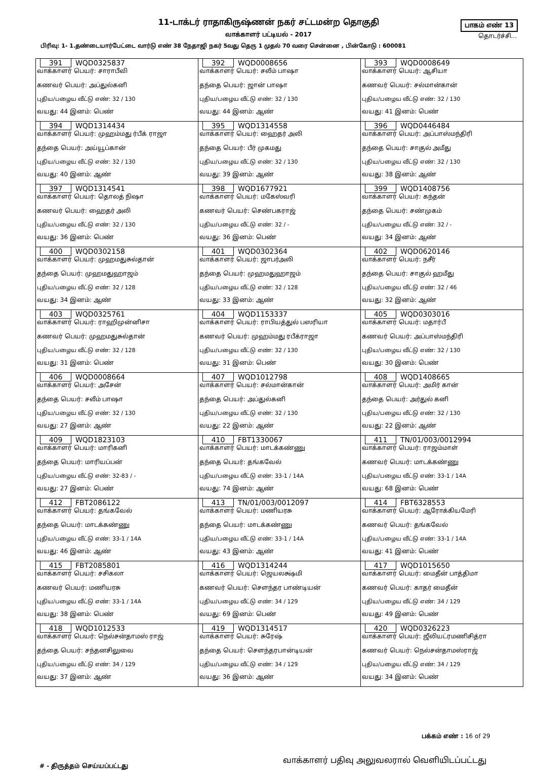11-டாக்டர் ராதாகிருஷ்ணன் நகர் சட்டமன்ற தொகுதி
வாக்காளர் பட்டியல் - 2017
பாகம் எண் 13
தொடர்ச்சி...
பிரிவு: 1- 1.தண்டையார்பேட்டை வார்டு எண் 38 நேதாஜி நகர் 5வது தெரு 1 முதல் 70 வரை சென்னை , பின்கோடு : 600081
| 391 WQD0325837 வாக்காளர் பெயர்: சாராபீவி கணவர் பெயர்: அப்துல்கனி புதிய/பழைய வீட்டு எண்: 32 / 130 வயது: 44 இனம்: பெண் | 392 WQD0008656 வாக்காளர் பெயர்: சலீம் பாஷா தந்தை பெயர்: ஜான் பாஷா புதிய/பழைய வீட்டு எண்: 32 / 130 வயது: 44 இனம்: ஆண் | 393 WQD0008649 வாக்காளர் பெயர்: ஆசியா கணவர் பெயர்: சல்மான்கான் புதிய/பழைய வீட்டு எண்: 32 / 130 வயது: 41 இனம்: பெண் |
| 394 WQD1314434 வாக்காளர் பெயர்: முஹம்மது ர்பீக் ராஜா தந்தை பெயர்: அய்யூப்கான் புதிய/பழைய வீட்டு எண்: 32 / 130 வயது: 40 இனம்: ஆண் | 395 WQD1314558 வாக்காளர் பெயர்: ஹைதர் அலி தந்தை பெயர்: பீர் முகமது புதிய/பழைய வீட்டு எண்: 32 / 130 வயது: 39 இனம்: ஆண் | 396 WQD0446484 வாக்காளர் பெயர்: அப்பாஸ்மந்திரி தந்தை பெயர்: சாகுல் அமீது புதிய/பழைய வீட்டு எண்: 32 / 130 வயது: 38 இனம்: ஆண் |
| 397 WQD1314541 வாக்காளர் பெயர்: தொலத் நிஷா கணவர் பெயர்: ஹைதர் அலி புதிய/பழைய வீட்டு எண்: 32 / 130 வயது: 36 இனம்: பெண் | 398 WQD1677921 வாக்காளர் பெயர்: மகேஸ்வரி கணவர் பெயர்: செண்பகராஜ் புதிய/பழைய வீட்டு எண்: 32 / - வயது: 36 இனம்: பெண் | 399 WQD1408756 வாக்காளர் பெயர்: கந்தன் தந்தை பெயர்: சண்முகம் புதிய/பழைய வீட்டு எண்: 32 / - வயது: 34 இனம்: ஆண் |
| 400 WQD0302158 வாக்காளர் பெயர்: முஹமதுசுல்தான் தந்தை பெயர்: முஹமதுஹாஜம் புதிய/பழைய வீட்டு எண்: 32 / 128 வயது: 34 இனம்: ஆண் | 401 WQD0302364 வாக்காளர் பெயர்: ஜாபர்அலி தந்தை பெயர்: முஹமதுஹாஜம் புதிய/பழைய வீட்டு எண்: 32 / 128 வயது: 33 இனம்: ஆண் | 402 WQD0620146 வாக்காளர் பெயர்: நசீர் தந்தை பெயர்: சாகுல் ஹமீது புதிய/பழைய வீட்டு எண்: 32 / 46 வயது: 32 இனம்: ஆண் |
| 403 WQD0325761 வாக்காளர் பெயர்: ராஹிமுன்னிசா கணவர் பெயர்: முஹமதுசுல்தான் புதிய/பழைய வீட்டு எண்: 32 / 128 வயது: 31 இனம்: பெண் | 404 WQD1153337 வாக்காளர் பெயர்: ராபியத்துல் பஸரியா கணவர் பெயர்: முஹம்மது ரபீக்ராஜா புதிய/பழைய வீட்டு எண்: 32 / 130 வயது: 31 இனம்: பெண் | 405 WQD0303016 வாக்காளர் பெயர்: மதார்பீ கணவர் பெயர்: அப்பாஸ்மந்திரி புதிய/பழைய வீட்டு எண்: 32 / 130 வயது: 30 இனம்: பெண் |
| 406 WQD0008664 வாக்காளர் பெயர்: அசேன் தந்தை பெயர்: சலீம் பாஷா புதிய/பழைய வீட்டு எண்: 32 / 130 வயது: 27 இனம்: ஆண் | 407 WQD1012798 வாக்காளர் பெயர்: சல்மான்கான் தந்தை பெயர்: அப்துல்கனி புதிய/பழைய வீட்டு எண்: 32 / 130 வயது: 22 இனம்: ஆண் | 408 WQD1408665 வாக்காளர் பெயர்: அமிர் கான் தந்தை பெயர்: அர்துல் கனி புதிய/பழைய வீட்டு எண்: 32 / 130 வயது: 22 இனம்: ஆண் |
| 409 WQD1823103 வாக்காளர் பெயர்: மாரிகனி தந்தை பெயர்: மாரியப்பன் புதிய/பழைய வீட்டு எண்: 32-83 / - வயது: 27 இனம்: பெண் | 410 FBT1330067 வாக்காளர் பெயர்: மாடக்கண்ணு தந்தை பெயர்: தங்கவேல் புதிய/பழைய வீட்டு எண்: 33-1 / 14A வயது: 74 இனம்: ஆண் | 411 TN/01/003/0012994 வாக்காளர் பெயர்: ராஜம்மாள் கணவர் பெயர்: மாடக்கண்ணு புதிய/பழைய வீட்டு எண்: 33-1 / 14A வயது: 68 இனம்: பெண் |
| 412 FBT2086122 வாக்காளர் பெயர்: தங்கவேல் தந்தை பெயர்: மாடக்கண்ணு புதிய/பழைய வீட்டு எண்: 33-1 / 14A வயது: 46 இனம்: ஆண் | 413 TN/01/003/0012097 வாக்காளர் பெயர்: மணியரசு தந்தை பெயர்: மாடக்கண்ணு புதிய/பழைய வீட்டு எண்: 33-1 / 14A வயது: 43 இனம்: ஆண் | 414 FBT6328553 வாக்காளர் பெயர்: ஆரோக்கியமேரி கணவர் பெயர்: தங்கவேல் புதிய/பழைய வீட்டு எண்: 33-1 / 14A வயது: 41 இனம்: பெண் |
| 415 FBT2085801 வாக்காளர் பெயர்: சசிகலா கணவர் பெயர்: மணியரசு புதிய/பழைய வீட்டு எண்: 33-1 / 14A வயது: 38 இனம்: பெண் | 416 WQD1314244 வாக்காளர் பெயர்: ஜெயலக்ஷ்மி கணவர் பெயர்: சௌந்தர பாண்டியன் புதிய/பழைய வீட்டு எண்: 34 / 129 வயது: 69 இனம்: பெண் | 417 WQD1015650 வாக்காளர் பெயர்: மைதீன் பாத்திமா கணவர் பெயர்: காதர் மைதீன் புதிய/பழைய வீட்டு எண்: 34 / 129 வயது: 49 இனம்: பெண் |
| 418 WQD1012533 வாக்காளர் பெயர்: நெல்சன்தாமஸ் ராஜ் தந்தை பெயர்: சந்தனசிலுவை புதிய/பழைய வீட்டு எண்: 34 / 129 வயது: 37 இனம்: ஆண் | 419 WQD1314517 வாக்காளர் பெயர்: சுரேஷ் தந்தை பெயர்: சௌந்தரபான்டியன் புதிய/பழைய வீட்டு எண்: 34 / 129 வயது: 36 இனம்: ஆண் | 420 WQD0326223 வாக்காளர் பெயர்: ஜீலியட்ரமணிசித்ரா கணவர் பெயர்: நெல்சன்தாமஸ்ராஜ் புதிய/பழைய வீட்டு எண்: 34 / 129 வயது: 34 இனம்: பெண் |
பக்கம் எண் : 16 of 29
#‌ - திருத்தம் செய்யப்பட்டது வாக்காளர் பதிவு அலுவலரால் வெளியிடப்பட்டது